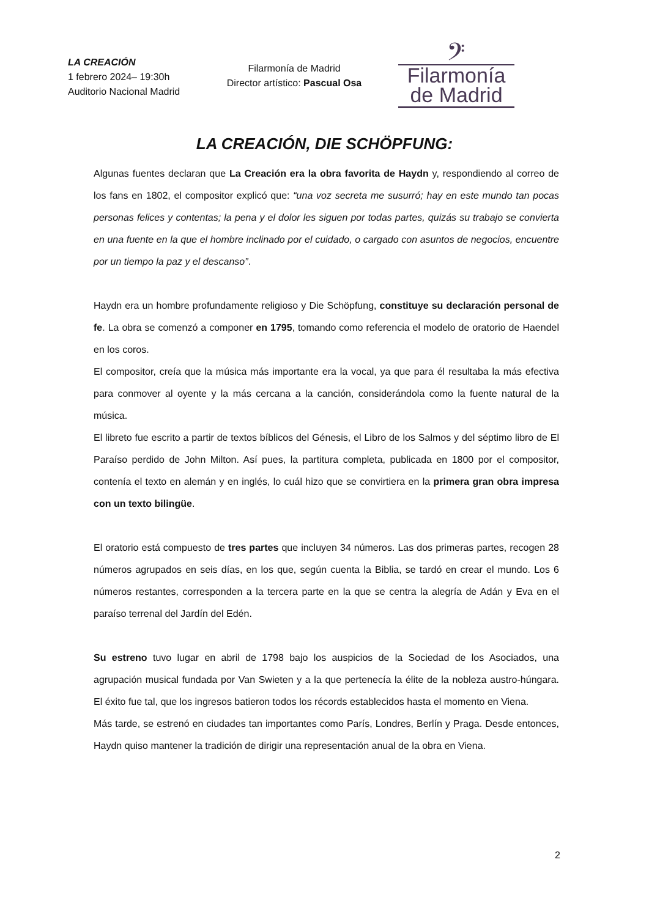LA CREACIÓN
1 febrero 2024– 19:30h
Auditorio Nacional Madrid
Filarmonía de Madrid
Director artístico: Pascual Osa
𝄢
Filarmonía
de Madrid
LA CREACIÓN, DIE SCHÖPFUNG:
Algunas fuentes declaran que La Creación era la obra favorita de Haydn y, respondiendo al correo de los fans en 1802, el compositor explicó que: “una voz secreta me susurró; hay en este mundo tan pocas personas felices y contentas; la pena y el dolor les siguen por todas partes, quizás su trabajo se convierta en una fuente en la que el hombre inclinado por el cuidado, o cargado con asuntos de negocios, encuentre por un tiempo la paz y el descanso”.
Haydn era un hombre profundamente religioso y Die Schöpfung, constituye su declaración personal de fe. La obra se comenzó a componer en 1795, tomando como referencia el modelo de oratorio de Haendel en los coros.
El compositor, creía que la música más importante era la vocal, ya que para él resultaba la más efectiva para conmover al oyente y la más cercana a la canción, considerándola como la fuente natural de la música.
El libreto fue escrito a partir de textos bíblicos del Génesis, el Libro de los Salmos y del séptimo libro de El Paraíso perdido de John Milton. Así pues, la partitura completa, publicada en 1800 por el compositor, contenía el texto en alemán y en inglés, lo cuál hizo que se convirtiera en la primera gran obra impresa con un texto bilingüe.
El oratorio está compuesto de tres partes que incluyen 34 números. Las dos primeras partes, recogen 28 números agrupados en seis días, en los que, según cuenta la Biblia, se tardó en crear el mundo. Los 6 números restantes, corresponden a la tercera parte en la que se centra la alegría de Adán y Eva en el paraíso terrenal del Jardín del Edén.
Su estreno tuvo lugar en abril de 1798 bajo los auspicios de la Sociedad de los Asociados, una agrupación musical fundada por Van Swieten y a la que pertenecía la élite de la nobleza austro-húngara. El éxito fue tal, que los ingresos batieron todos los récords establecidos hasta el momento en Viena.
Más tarde, se estrenó en ciudades tan importantes como París, Londres, Berlín y Praga. Desde entonces, Haydn quiso mantener la tradición de dirigir una representación anual de la obra en Viena.
2